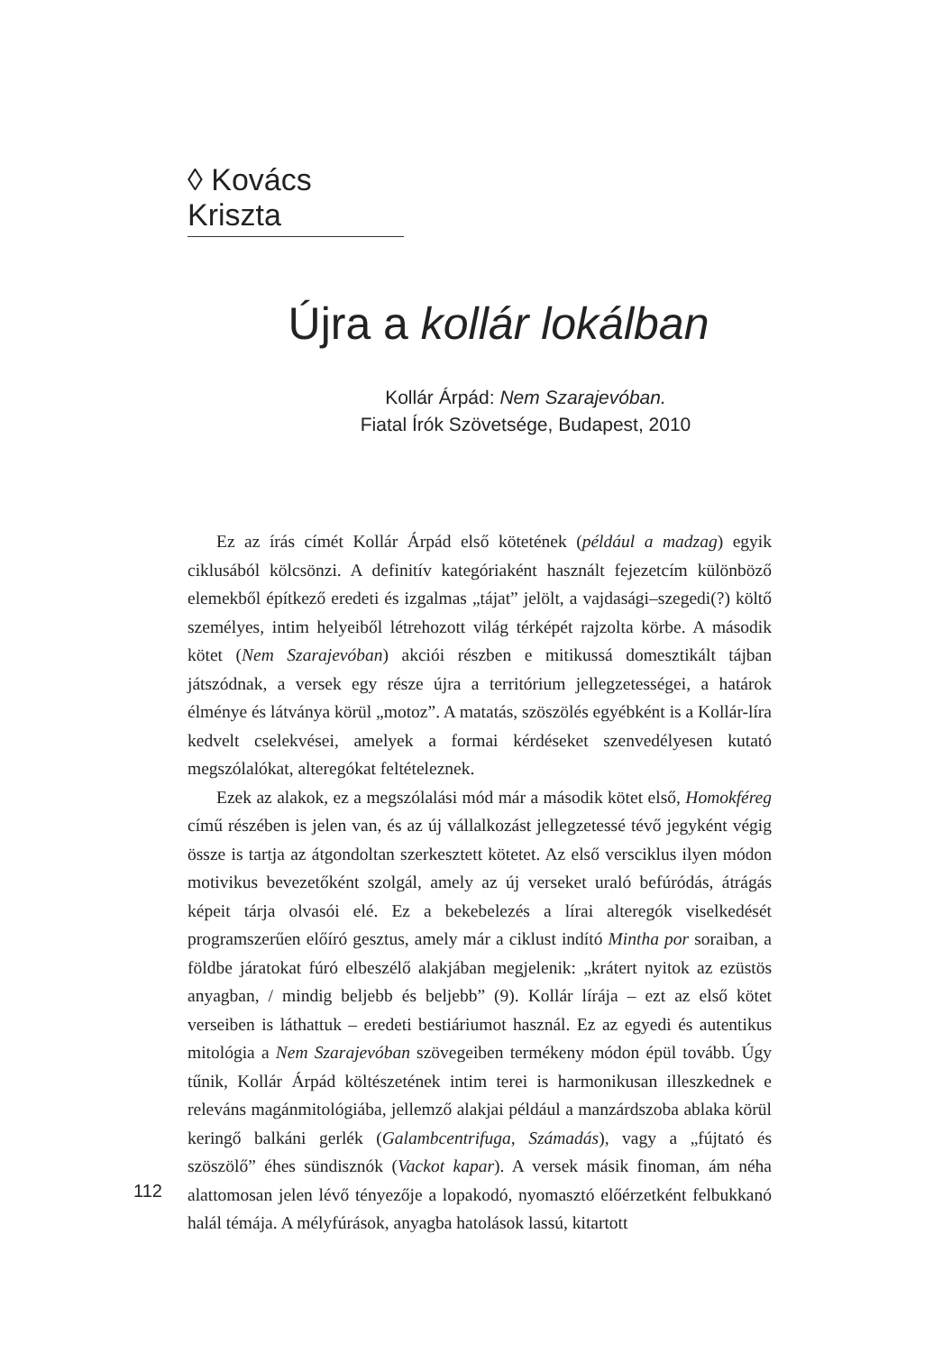◊ Kovács Kriszta
Újra a kollár lokálban
Kollár Árpád: Nem Szarajevóban.
Fiatal Írók Szövetsége, Budapest, 2010
Ez az írás címét Kollár Árpád első kötetének (például a madzag) egyik ciklusából kölcsönzi. A definitív kategóriaként használt fejezetcím különböző elemekből építkező eredeti és izgalmas „tájat” jelölt, a vajdasági–szegedi(?) költő személyes, intim helyeiből létrehozott világ térképét rajzolta körbe. A második kötet (Nem Szarajevóban) akciói részben e mitikussá domesztikált tájban játszódnak, a versek egy része újra a territórium jellegzetességei, a határok élménye és látványa körül „motoz”. A matatás, szöszölés egyébként is a Kollár-líra kedvelt cselekvései, amelyek a formai kérdéseket szenvedélyesen kutató megszólalókat, alteregókat feltételeznek.
Ezek az alakok, ez a megszólalási mód már a második kötet első, Homokféreg című részében is jelen van, és az új vállalkozást jellegzetessé tévő jegyként végig össze is tartja az átgondoltan szerkesztett kötetet. Az első versciklus ilyen módon motivikus bevezetőként szolgál, amely az új verseket uraló befúródás, átrágás képeit tárja olvasói elé. Ez a bekebelezés a lírai alteregók viselkedését programszerűen előíró gesztus, amely már a ciklust indító Mintha por soraiban, a földbe járatokat fúró elbeszélő alakjában megjelenik: „krátert nyitok az ezüstös anyagban, / mindig beljebb és beljebb” (9). Kollár lírája – ezt az első kötet verseiben is láthattuk – eredeti bestiáriumot használ. Ez az egyedi és autentikus mitológia a Nem Szarajevóban szövegeiben termékeny módon épül tovább. Úgy tűnik, Kollár Árpád költészetének intim terei is harmonikusan illeszkednek e releváns magánmitológiába, jellemző alakjai például a manzárdszoba ablaka körül keringő balkáni gerlék (Galambcentrifuga, Számadás), vagy a „fújtató és szöszölő” éhes sündisznók (Vackot kapar). A versek másik finoman, ám néha alattomosan jelen lévő tényezője a lopakodó, nyomasztó előérzetként felbukkanó halál témája. A mélyfúrások, anyagba hatolások lassú, kitartott
112